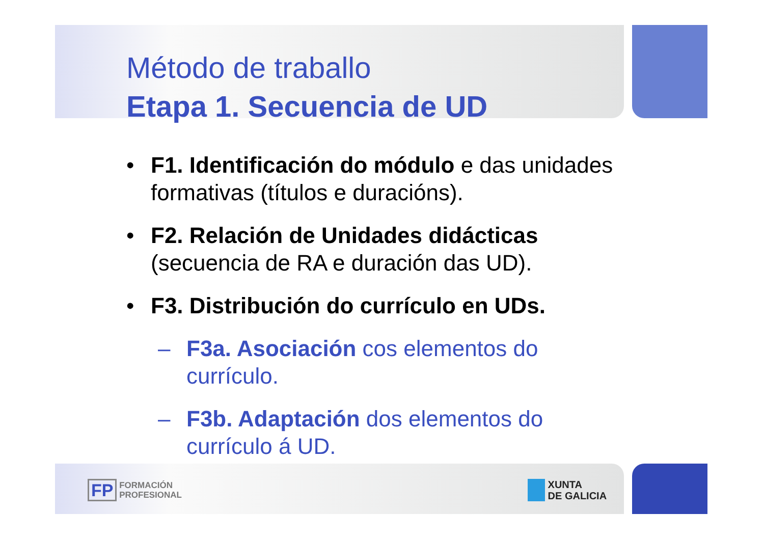Método de traballo
Etapa 1. Secuencia de UD
• F1. Identificación do módulo e das unidades formativas (títulos e duracións).
• F2. Relación de Unidades didácticas (secuencia de RA e duración das UD).
• F3. Distribución do currículo en UDs.
– F3a. Asociación cos elementos do currículo.
– F3b. Adaptación dos elementos do currículo á UD.
FP FORMACIÓN
PROFESIONAL
XUNTA
DE GALICIA